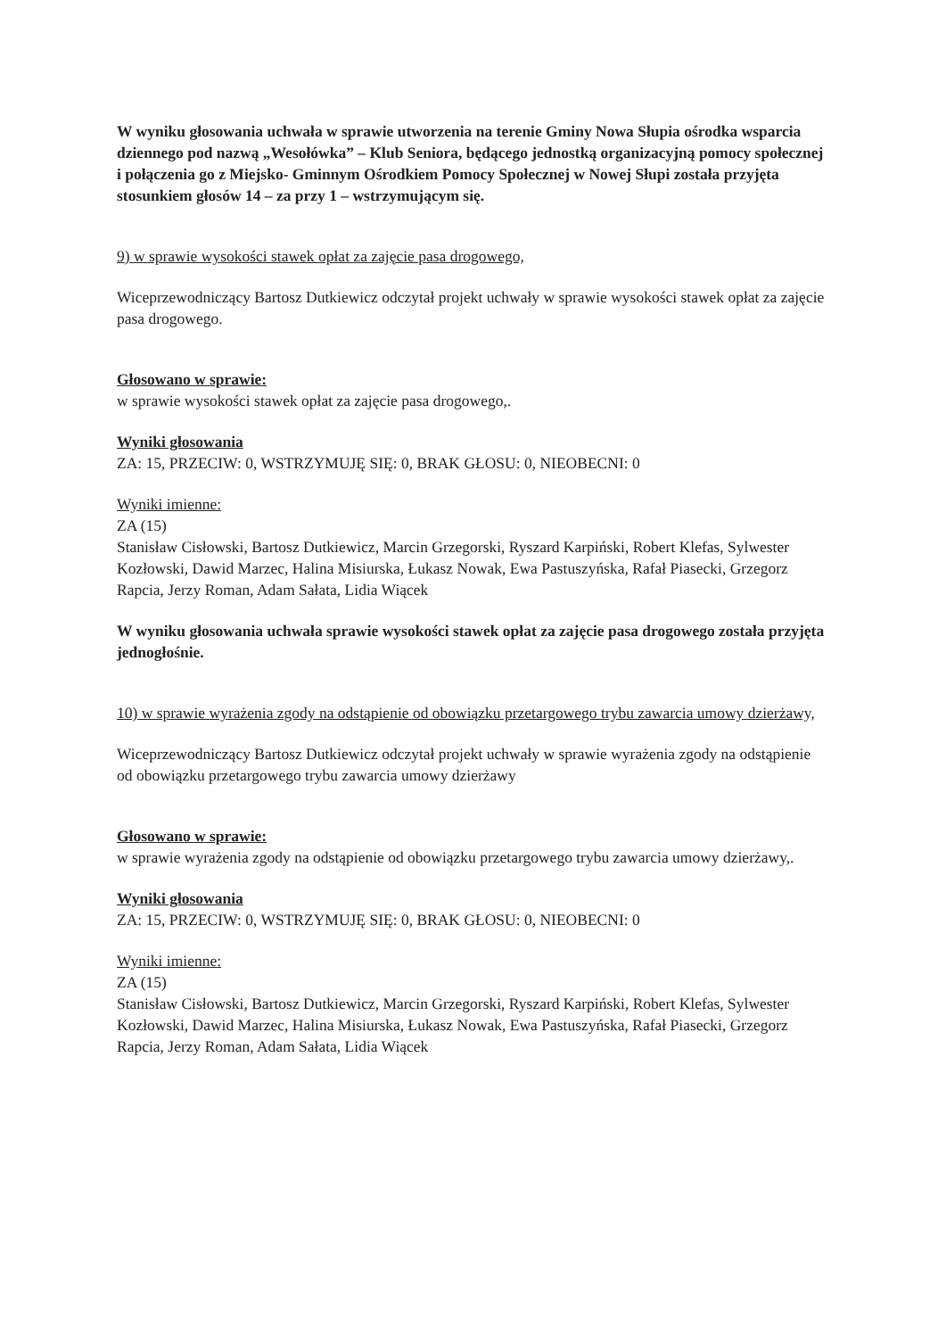W wyniku głosowania uchwała w sprawie utworzenia na terenie Gminy Nowa Słupia ośrodka wsparcia dziennego pod nazwą „Wesołówka” – Klub Seniora, będącego jednostką organizacyjną pomocy społecznej i połączenia go z Miejsko- Gminnym Ośrodkiem Pomocy Społecznej w Nowej Słupi została przyjęta stosunkiem głosów 14 – za przy 1 – wstrzymującym się.
9) w sprawie wysokości stawek opłat za zajęcie pasa drogowego,
Wiceprzewodniczący Bartosz Dutkiewicz odczytał projekt uchwały w sprawie wysokości stawek opłat za zajęcie pasa drogowego.
Głosowano w sprawie:
w sprawie wysokości stawek opłat za zajęcie pasa drogowego,.
Wyniki głosowania
ZA: 15, PRZECIW: 0, WSTRZYMUJĘ SIĘ: 0, BRAK GŁOSU: 0, NIEOBECNI: 0
Wyniki imienne:
ZA (15)
Stanisław Cisłowski, Bartosz Dutkiewicz, Marcin Grzegorski, Ryszard Karpiński, Robert Klefas, Sylwester Kozłowski, Dawid Marzec, Halina Misiurska, Łukasz Nowak, Ewa Pastuszyńska, Rafał Piasecki, Grzegorz Rapcia, Jerzy Roman, Adam Sałata, Lidia Wiącek
W wyniku głosowania uchwała sprawie wysokości stawek opłat za zajęcie pasa drogowego została przyjęta jednogłośnie.
10) w sprawie wyrażenia zgody na odstąpienie od obowiązku przetargowego trybu zawarcia umowy dzierżawy,
Wiceprzewodniczący Bartosz Dutkiewicz odczytał projekt uchwały w sprawie wyrażenia zgody na odstąpienie od obowiązku przetargowego trybu zawarcia umowy dzierżawy
Głosowano w sprawie:
w sprawie wyrażenia zgody na odstąpienie od obowiązku przetargowego trybu zawarcia umowy dzierżawy,.
Wyniki głosowania
ZA: 15, PRZECIW: 0, WSTRZYMUJĘ SIĘ: 0, BRAK GŁOSU: 0, NIEOBECNI: 0
Wyniki imienne:
ZA (15)
Stanisław Cisłowski, Bartosz Dutkiewicz, Marcin Grzegorski, Ryszard Karpiński, Robert Klefas, Sylwester Kozłowski, Dawid Marzec, Halina Misiurska, Łukasz Nowak, Ewa Pastuszyńska, Rafał Piasecki, Grzegorz Rapcia, Jerzy Roman, Adam Sałata, Lidia Wiącek